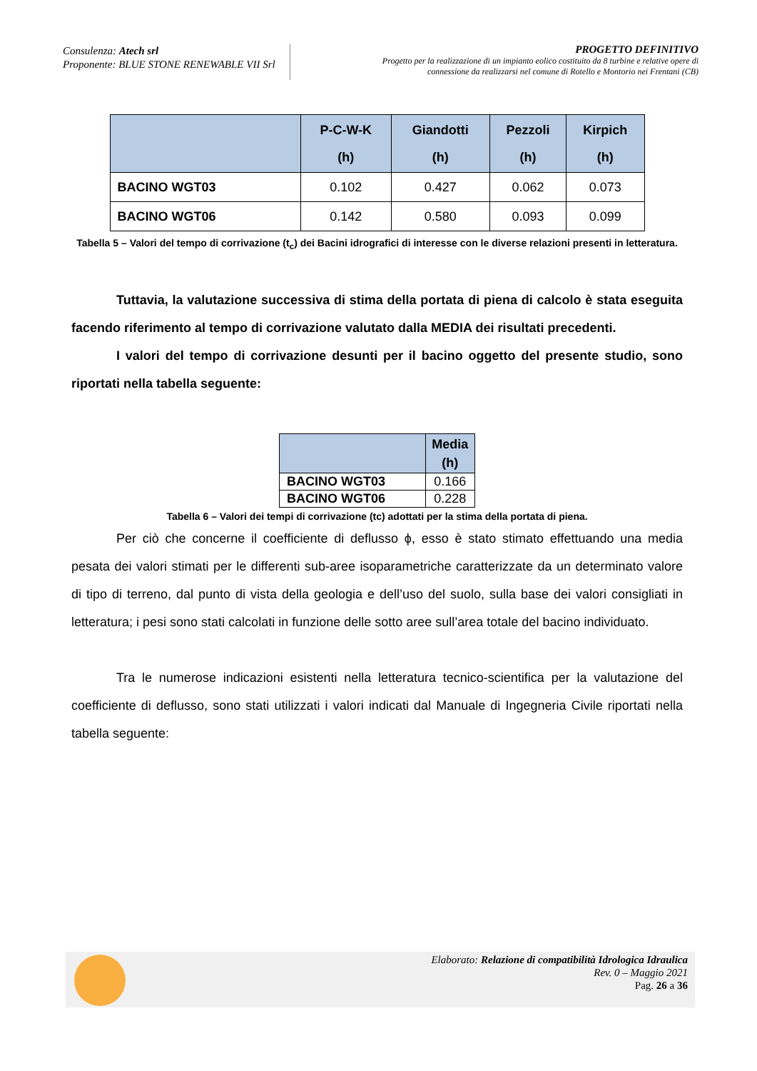Consulenza: Atech srl
Proponente: BLUE STONE RENEWABLE VII Srl
PROGETTO DEFINITIVO
Progetto per la realizzazione di un impianto eolico costituito da 8 turbine e relative opere di
connessione da realizzarsi nel comune di Rotello e Montorio nei Frentani (CB)
| | P-C-W-K (h) | Giandotti (h) | Pezzoli (h) | Kirpich (h) |
| --- | --- | --- | --- | --- |
| BACINO WGT03 | 0.102 | 0.427 | 0.062 | 0.073 |
| BACINO WGT06 | 0.142 | 0.580 | 0.093 | 0.099 |
Tabella 5 – Valori del tempo di corrivazione (t<sub>c</sub>) dei Bacini idrografici di interesse con le diverse relazioni presenti in letteratura.
Tuttavia, la valutazione successiva di stima della portata di piena di calcolo è stata eseguita facendo riferimento al tempo di corrivazione valutato dalla MEDIA dei risultati precedenti.
I valori del tempo di corrivazione desunti per il bacino oggetto del presente studio, sono riportati nella tabella seguente:
| | Media (h) |
| --- | --- |
| BACINO WGT03 | 0.166 |
| BACINO WGT06 | 0.228 |
Tabella 6 – Valori dei tempi di corrivazione (tc) adottati per la stima della portata di piena.
Per ciò che concerne il coefficiente di deflusso ϕ, esso è stato stimato effettuando una media pesata dei valori stimati per le differenti sub-aree isoparametriche caratterizzate da un determinato valore di tipo di terreno, dal punto di vista della geologia e dell’uso del suolo, sulla base dei valori consigliati in letteratura; i pesi sono stati calcolati in funzione delle sotto aree sull’area totale del bacino individuato.
Tra le numerose indicazioni esistenti nella letteratura tecnico-scientifica per la valutazione del coefficiente di deflusso, sono stati utilizzati i valori indicati dal Manuale di Ingegneria Civile riportati nella tabella seguente:
Elaborato: Relazione di compatibilità Idrologica Idraulica
Rev. 0 – Maggio 2021
Pag. 26 a 36